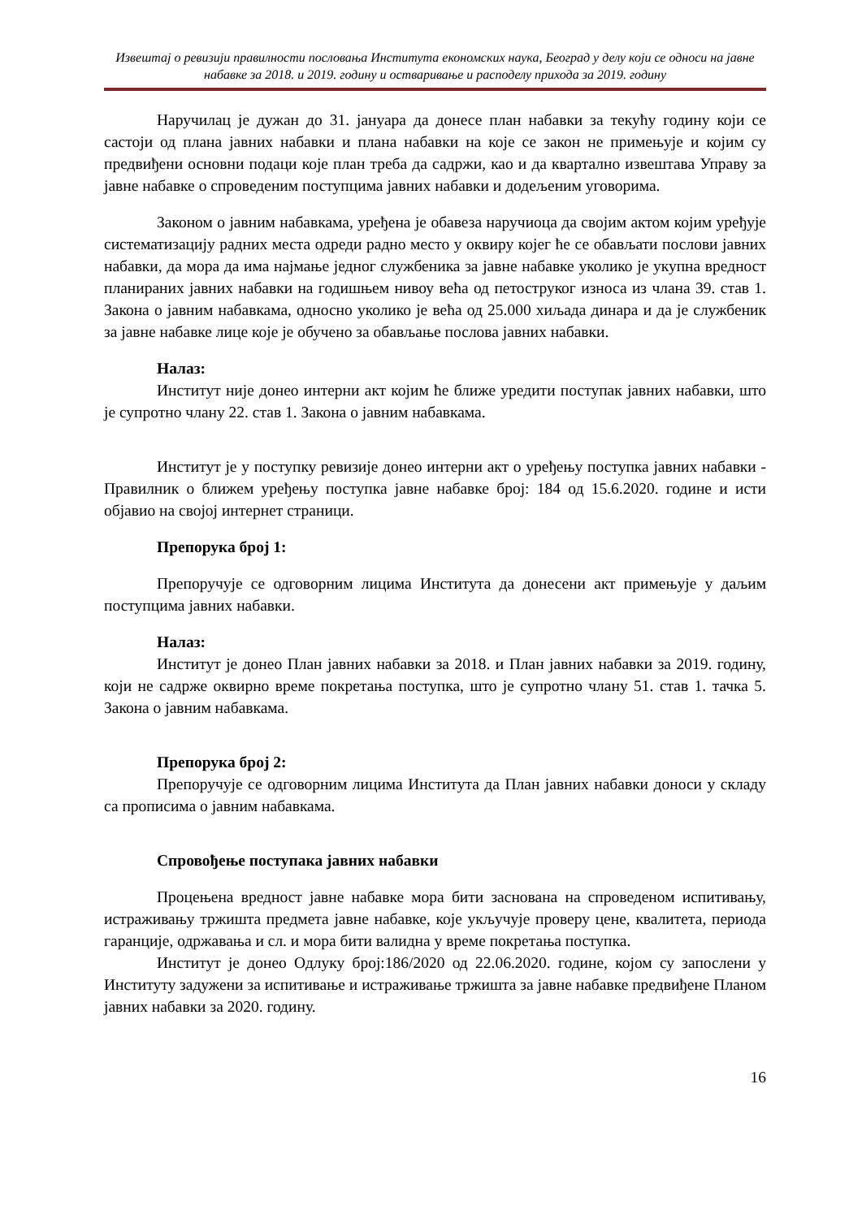Извештај о ревизији правилности пословања Института економских наука, Београд у делу који се односи на јавне набавке за 2018. и 2019. годину и остваривање и расподелу прихода за 2019. годину
Наручилац је дужан до 31. јануара да донесе план набавки за текућу годину који се састоји од плана јавних набавки и плана набавки на које се закон не примењује и којим су предвиђени основни подаци које план треба да садржи, као и да квартално извештава Управу за јавне набавке о спроведеним поступцима јавних набавки и додељеним уговорима.
Законом о јавним набавкама, уређена је обавеза наручиоца да својим актом којим уређује систематизацију радних места одреди радно место у оквиру којег ће се обављати послови јавних набавки, да мора да има најмање једног службеника за јавне набавке уколико је укупна вредност планираних јавних набавки на годишњем нивоу већа од петоструког износа из члана 39. став 1. Закона о јавним набавкама, односно уколико је већа од 25.000 хиљада динара и да је службеник за јавне набавке лице које је обучено за обављање послова јавних набавки.
Налаз:
Институт није донео интерни акт којим ће ближе уредити поступак јавних набавки, што је супротно члану 22. став 1. Закона о јавним набавкама.
Институт је у поступку ревизије донео интерни акт о уређењу поступка јавних набавки - Правилник о ближем уређењу поступка јавне набавке број: 184 од 15.6.2020. године и исти објавио на својој интернет страници.
Препорука број 1:
Препоручује се одговорним лицима Института да донесени акт примењује у даљим поступцима јавних набавки.
Налаз:
Институт је донео План јавних набавки за 2018. и План јавних набавки за 2019. годину, који не садрже оквирно време покретања поступка, што је супротно члану 51. став 1. тачка 5. Закона о јавним набавкама.
Препорука број 2:
Препоручује се одговорним лицима Института да План јавних набавки доноси у складу са прописима о јавним набавкама.
Спровођење поступака јавних набавки
Процењена вредност јавне набавке мора бити заснована на спроведеном испитивању, истраживању тржишта предмета јавне набавке, које укључује проверу цене, квалитета, периода гаранције, одржавања и сл. и мора бити валидна у време покретања поступка.
Институт је донео Одлуку број:186/2020 од 22.06.2020. године, којом су запослени у Институту задужени за испитивање и истраживање тржишта за јавне набавке предвиђене Планом јавних набавки за 2020. годину.
16